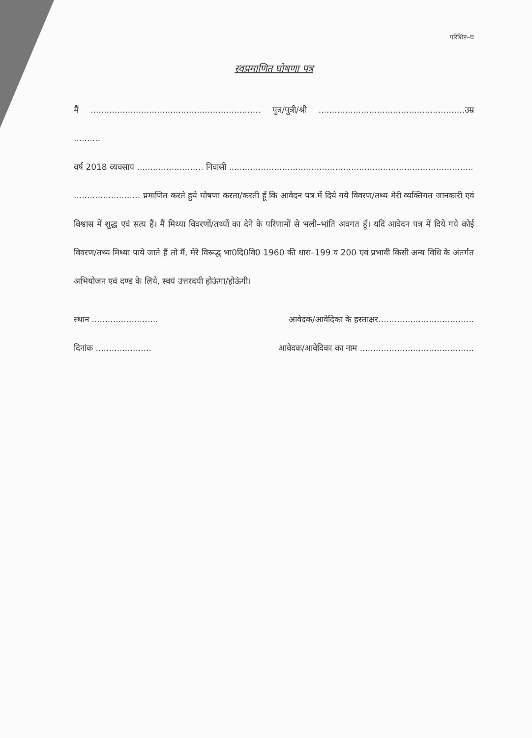परिशिष्ट–घ
स्वप्रमाणित घोषणा पत्र
मैं ................................................................ पुत्र/पुत्री/श्री .......................................................उम्र ..........
वर्ष 2018 व्यवसाय ......................... निवासी ............................................................................................
......................... प्रमाणित करते हुये घोषणा करता/करती हूँ कि आवेदन पत्र में दिये गये विवरण/तथ्य मेरी व्यक्तिगत जानकारी एवं विश्वास में शुद्ध एवं सत्य हैं। मैं मिथ्या विवरणों/तथ्यों का देने के परिणामों से भली–भांति अवगत हूँ। यदि आवेदन पत्र में दिये गये कोई विवरण/तथ्य मिथ्या पाये जाते हैं तो मैं, मेरे विरूद्ध भा0दि0वि0 1960 की धारा–199 व 200 एवं प्रभावी किसी अन्य विधि के अंतर्गत अभियोजन एवं दण्ड के लिये, स्वयं उत्तरदयी होऊंगा/होऊंगी।
स्थान ......................... आवेदक/आवेदिका के हस्ताक्षर....................................
दिनांक ..................... आवेदक/आवेदिका का नाम ...........................................